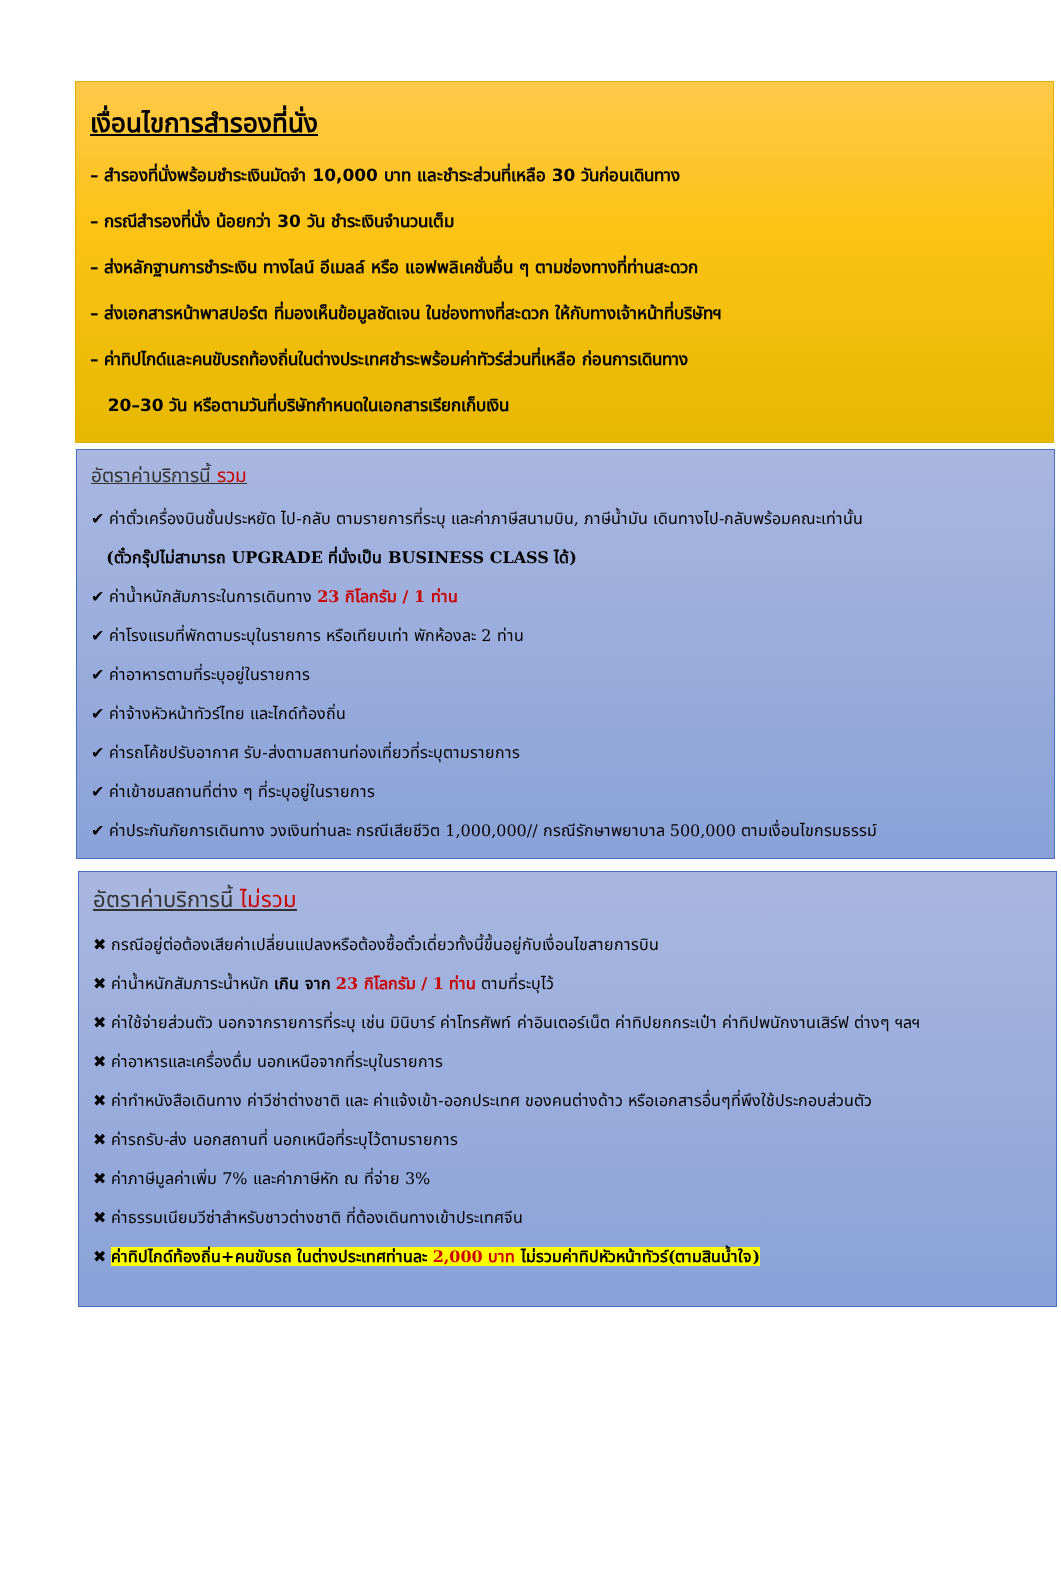เงื่อนไขการสำรองที่นั่ง
– สำรองที่นั่งพร้อมชำระเงินมัดจำ 10,000 บาท และชำระส่วนที่เหลือ 30 วันก่อนเดินทาง
– กรณีสำรองที่นั่ง น้อยกว่า 30 วัน ชำระเงินจำนวนเต็ม
– ส่งหลักฐานการชำระเงิน ทางไลน์ อีเมลล์ หรือ แอฟพลิเคชั่นอื่น ๆ ตามช่องทางที่ท่านสะดวก
– ส่งเอกสารหน้าพาสปอร์ต ที่มองเห็นข้อมูลชัดเจน ในช่องทางที่สะดวก ให้กับทางเจ้าหน้าที่บริษัทฯ
– ค่าทิปไกด์และคนขับรถท้องถิ่นในต่างประเทศชำระพร้อมค่าทัวร์ส่วนที่เหลือ ก่อนการเดินทาง
20–30 วัน หรือตามวันที่บริษัทกำหนดในเอกสารเรียกเก็บเงิน
อัตราค่าบริการนี้ รวม
✔ ค่าตั๋วเครื่องบินชั้นประหยัด ไป-กลับ ตามรายการที่ระบุ และค่าภาษีสนามบิน, ภาษีน้ำมัน เดินทางไป-กลับพร้อมคณะเท่านั้น
(ตั๋วกรุ๊ปไม่สามารถ UPGRADE ที่นั่งเป็น BUSINESS CLASS ได้)
✔ ค่าน้ำหนักสัมภาระในการเดินทาง 23 กิโลกรัม / 1 ท่าน
✔ ค่าโรงแรมที่พักตามระบุในรายการ หรือเทียบเท่า พักห้องละ 2 ท่าน
✔ ค่าอาหารตามที่ระบุอยู่ในรายการ
✔ ค่าจ้างหัวหน้าทัวร์ไทย และไกด์ท้องถิ่น
✔ ค่ารถโค้ชปรับอากาศ รับ-ส่งตามสถานท่องเที่ยวที่ระบุตามรายการ
✔ ค่าเข้าชมสถานที่ต่าง ๆ ที่ระบุอยู่ในรายการ
✔ ค่าประกันภัยการเดินทาง วงเงินท่านละ กรณีเสียชีวิต 1,000,000// กรณีรักษาพยาบาล 500,000 ตามเงื่อนไขกรมธรรม์
อัตราค่าบริการนี้ ไม่รวม
✖ กรณีอยู่ต่อต้องเสียค่าเปลี่ยนแปลงหรือต้องซื้อตั๋วเดี่ยวทั้งนี้ขึ้นอยู่กับเงื่อนไขสายการบิน
✖ ค่าน้ำหนักสัมภาระน้ำหนัก เกิน จาก 23 กิโลกรัม / 1 ท่าน ตามที่ระบุไว้
✖ ค่าใช้จ่ายส่วนตัว นอกจากรายการที่ระบุ เช่น มินิบาร์ ค่าโทรศัพท์ ค่าอินเตอร์เน็ต ค่าทิปยกกระเป๋า ค่าทิปพนักงานเสิร์ฟ ต่างๆ ฯลฯ
✖ ค่าอาหารและเครื่องดื่ม นอกเหนือจากที่ระบุในรายการ
✖ ค่าทำหนังสือเดินทาง ค่าวีซ่าต่างชาติ และ ค่าแจ้งเข้า-ออกประเทศ ของคนต่างด้าว หรือเอกสารอื่นๆที่พึงใช้ประกอบส่วนตัว
✖ ค่ารถรับ-ส่ง นอกสถานที่ นอกเหนือที่ระบุไว้ตามรายการ
✖ ค่าภาษีมูลค่าเพิ่ม 7% และค่าภาษีหัก ณ ที่จ่าย 3%
✖ ค่าธรรมเนียมวีซ่าสำหรับชาวต่างชาติ ที่ต้องเดินทางเข้าประเทศจีน
✖ ค่าทิปไกด์ท้องถิ่น+คนขับรถ ในต่างประเทศท่านละ 2,000 บาท ไม่รวมค่าทิปหัวหน้าทัวร์(ตามสินน้ำใจ)